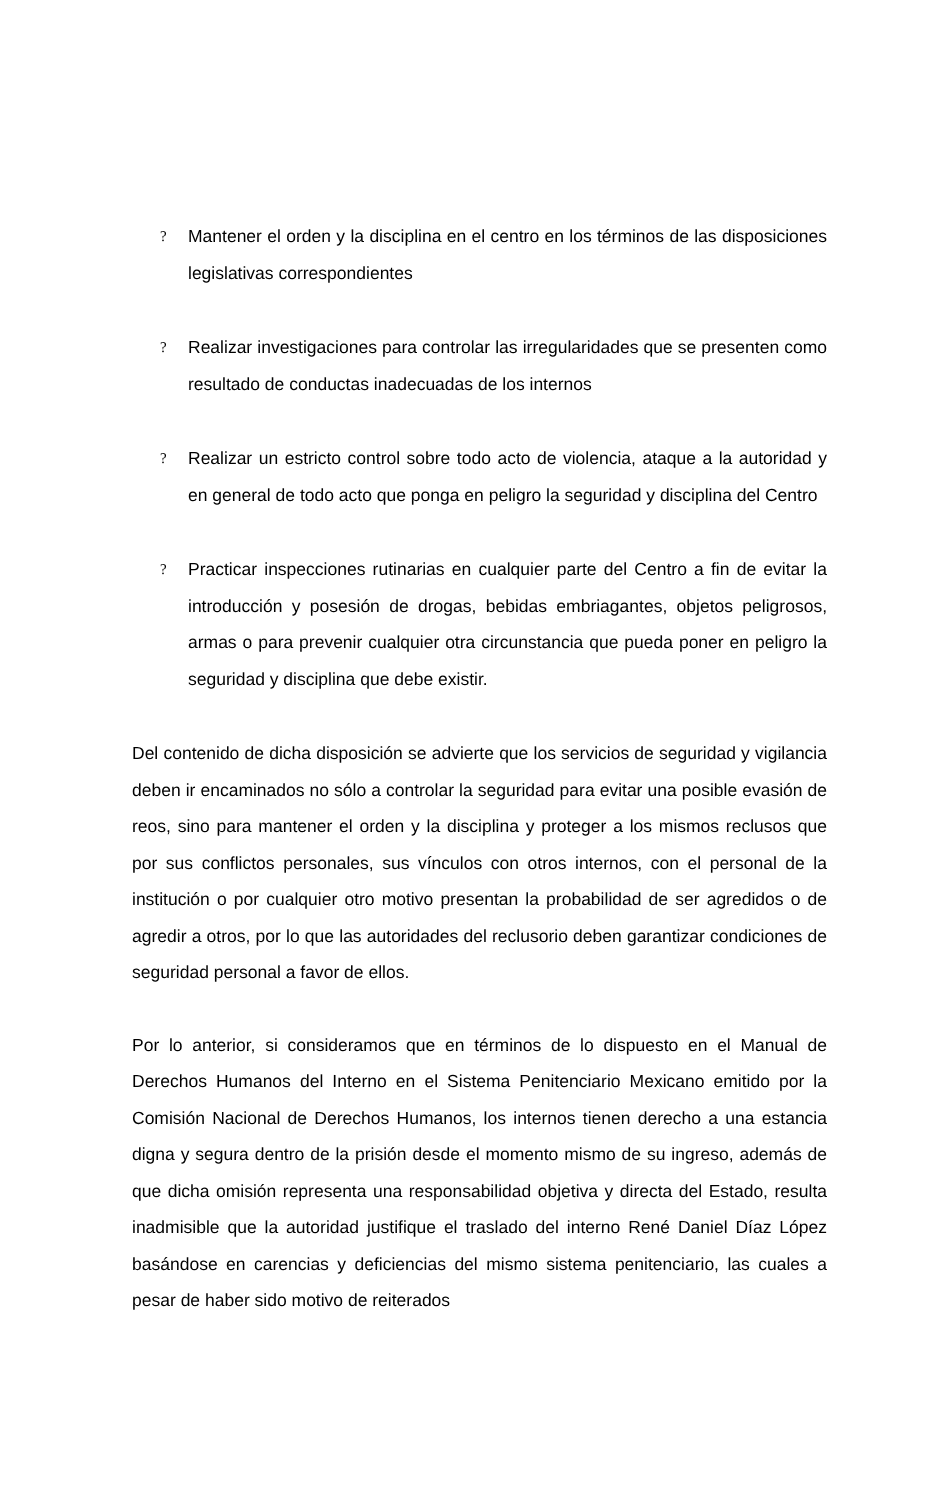?
Mantener el orden y la disciplina en el centro en los términos de las disposiciones legislativas correspondientes
?
Realizar investigaciones para controlar las irregularidades que se presenten como resultado de conductas inadecuadas de los internos
?
Realizar un estricto control sobre todo acto de violencia, ataque a la autoridad y en general de todo acto que ponga en peligro la seguridad y disciplina del Centro
?
Practicar inspecciones rutinarias en cualquier parte del Centro a fin de evitar la introducción y posesión de drogas, bebidas embriagantes, objetos peligrosos, armas o para prevenir cualquier otra circunstancia que pueda poner en peligro la seguridad y disciplina que debe existir.
Del contenido de dicha disposición se advierte que los servicios de seguridad y vigilancia deben ir encaminados no sólo a controlar la seguridad para evitar una posible evasión de reos, sino para mantener el orden y la disciplina y proteger a los mismos reclusos que por sus conflictos personales, sus vínculos con otros internos, con el personal de la institución o por cualquier otro motivo presentan la probabilidad de ser agredidos o de agredir a otros, por lo que las autoridades del reclusorio deben garantizar condiciones de seguridad personal a favor de ellos.
Por lo anterior, si consideramos que en términos de lo dispuesto en el Manual de Derechos Humanos del Interno en el Sistema Penitenciario Mexicano emitido por la Comisión Nacional de Derechos Humanos, los internos tienen derecho a una estancia digna y segura dentro de la prisión desde el momento mismo de su ingreso, además de que dicha omisión representa una responsabilidad objetiva y directa del Estado, resulta inadmisible que la autoridad justifique el traslado del interno René Daniel Díaz López basándose en carencias y deficiencias del mismo sistema penitenciario, las cuales a pesar de haber sido motivo de reiterados